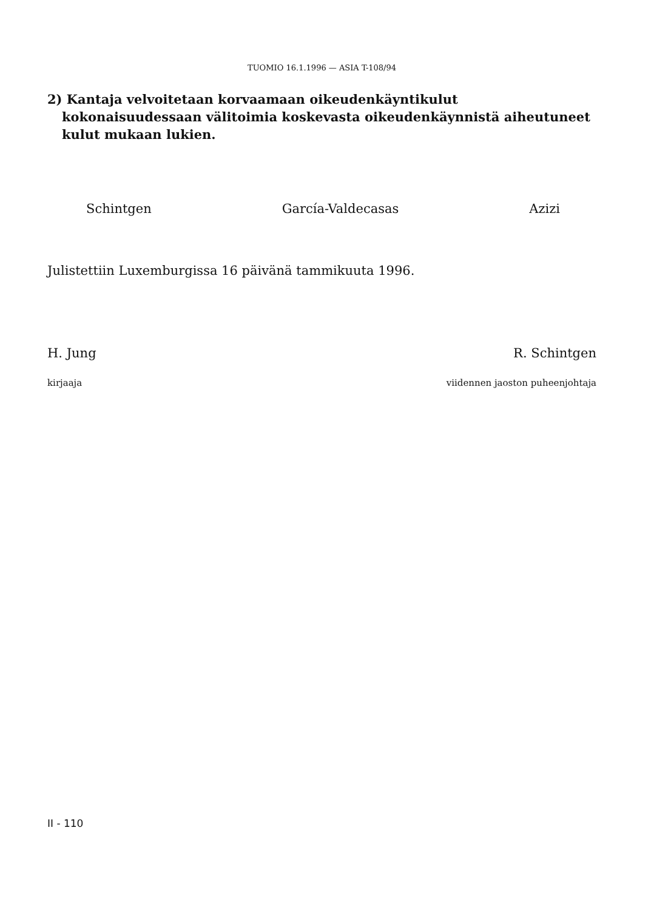TUOMIO 16.1.1996 — ASIA T-108/94
2) Kantaja velvoitetaan korvaamaan oikeudenkäyntikulut kokonaisuudessaan välitoimia koskevasta oikeudenkäynnistä aiheutuneet kulut mukaan lukien.
Schintgen García-Valdecasas Azizi
Julistettiin Luxemburgissa 16 päivänä tammikuuta 1996.
H. Jung R. Schintgen
kirjaaja viidennen jaoston puheenjohtaja
II - 110